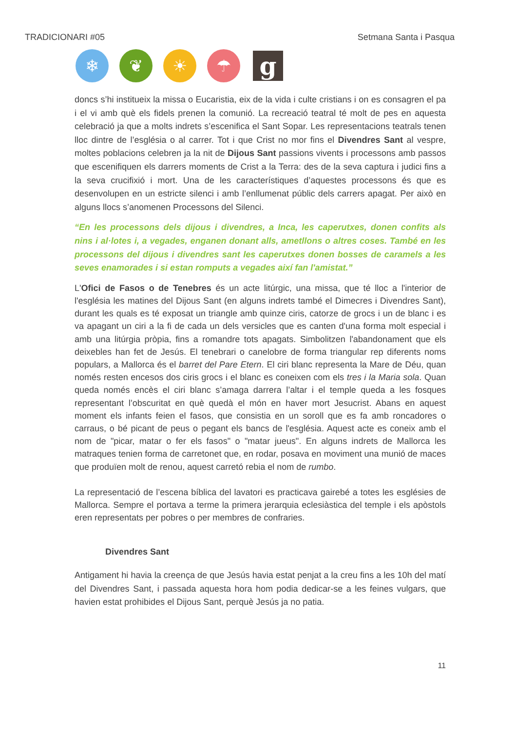TRADICIONARI #05 Setmana Santa i Pasqua
❄ ❦ ☀ ☂
g
doncs s’hi instituеix la missa o Eucaristia, eix de la vida i culte cristians i on es consagren el pa i el vi amb què els fidels prenen la comunió. La recreació teatral té molt de pes en aquesta celebració ja que a molts indrets s’escenifica el Sant Sopar. Les representacions teatrals tenen lloc dintre de l’església o al carrer. Tot i que Crist no mor fins el Divendres Sant al vespre, moltes poblacions celebren ja la nit de Dijous Sant passions vivents i processons amb passos que escenifiquen els darrers moments de Crist a la Terra: des de la seva captura i judici fins a la seva crucifixió i mort. Una de les característiques d’aquestes processons és que es desenvolupen en un estricte silenci i amb l’enllumenat públic dels carrers apagat. Per això en alguns llocs s’anomenen Processons del Silenci.
“En les processons dels dijous i divendres, a Inca, les caperutxes, donen confits als nins i al·lotes i, a vegades, enganen donant alls, ametllons o altres coses. També en les processons del dijous i divendres sant les caperutxes donen bosses de caramels a les seves enamorades i si estan romputs a vegades així fan l'amistat.”
L'Ofici de Fasos o de Tenebres és un acte litúrgic, una missa, que té lloc a l'interior de l'església les matines del Dijous Sant (en alguns indrets també el Dimecres i Divendres Sant), durant les quals es té exposat un triangle amb quinze ciris, catorze de grocs i un de blanc i es va apagant un ciri a la fi de cada un dels versicles que es canten d'una forma molt especial i amb una litúrgia pròpia, fins a romandre tots apagats. Simbolitzen l'abandonament que els deixebles han fet de Jesús. El tenebrari o canelobre de forma triangular rep diferents noms populars, a Mallorca és el barret del Pare Etern. El ciri blanc representa la Mare de Déu, quan només resten encesos dos ciris grocs i el blanc es coneixen com els tres i la Maria sola. Quan queda només encès el ciri blanc s’amaga darrera l’altar i el temple queda a les fosques representant l’obscuritat en què quedà el món en haver mort Jesucrist. Abans en aquest moment els infants feien el fasos, que consistia en un soroll que es fa amb roncadores o carraus, o bé picant de peus o pegant els bancs de l'església. Aquest acte es coneix amb el nom de "picar, matar o fer els fasos" o "matar jueus". En alguns indrets de Mallorca les matraques tenien forma de carretonet que, en rodar, posava en moviment una munió de maces que produïen molt de renou, aquest carretó rebia el nom de rumbo.
La representació de l’escena bíblica del lavatori es practicava gairebé a totes les esglésies de Mallorca. Sempre el portava a terme la primera jerarquia eclesiàstica del temple i els apòstols eren representats per pobres o per membres de confraries.
Divendres Sant
Antigament hi havia la creença de que Jesús havia estat penjat a la creu fins a les 10h del matí del Divendres Sant, i passada aquesta hora hom podia dedicar-se a les feines vulgars, que havien estat prohibides el Dijous Sant, perquè Jesús ja no patia.
11